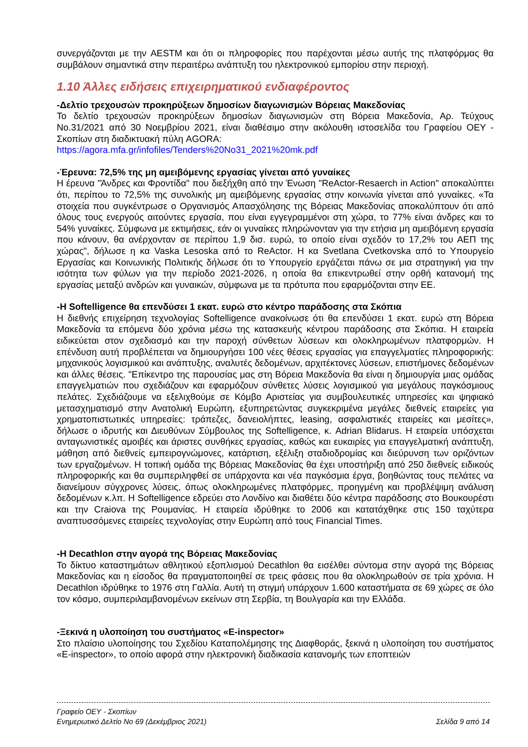συνεργάζονται με την AESTM και ότι οι πληροφορίες που παρέχονται μέσω αυτής της πλατφόρμας θα συμβάλουν σημαντικά στην περαιτέρω ανάπτυξη του ηλεκτρονικού εμπορίου στην περιοχή.
1.10 Άλλες ειδήσεις επιχειρηματικού ενδιαφέροντος
-Δελτίο τρεχουσών προκηρύξεων δημοσίων διαγωνισμών Βόρειας Μακεδονίας
Το δελτίο τρεχουσών προκηρύξεων δημοσίων διαγωνισμών στη Βόρεια Μακεδονία, Αρ. Τεύχους No.31/2021 από 30 Νοεμβρίου 2021, είναι διαθέσιμο στην ακόλουθη ιστοσελίδα του Γραφείου ΟΕΥ - Σκοπίων στη διαδικτυακή πύλη AGORA:
https://agora.mfa.gr/infofiles/Tenders%20No31_2021%20mk.pdf
-Έρευνα: 72,5% της μη αμειβόμενης εργασίας γίνεται από γυναίκες
Η έρευνα "Άνδρες και Φροντίδα" που διεξήχθη από την Ένωση "ReActor-Resaerch in Action" αποκαλύπτει ότι, περίπου το 72,5% της συνολικής μη αμειβόμενης εργασίας στην κοινωνία γίνεται από γυναίκες. «Τα στοιχεία που συγκέντρωσε ο Οργανισμός Απασχόλησης της Βόρειας Μακεδονίας αποκαλύπτουν ότι από όλους τους ενεργούς αιτούντες εργασία, που είναι εγγεγραμμένοι στη χώρα, το 77% είναι άνδρες και το 54% γυναίκες. Σύμφωνα με εκτιμήσεις, εάν οι γυναίκες πληρώνονταν για την ετήσια μη αμειβόμενη εργασία που κάνουν, θα ανέρχονταν σε περίπου 1,9 δισ. ευρώ, το οποίο είναι σχεδόν το 17,2% του ΑΕΠ της χώρας", δήλωσε η κα Vaska Lesoska από το ReActor. Η κα Svetlana Cvetkovska από το Υπουργείο Εργασίας και Κοινωνικής Πολιτικής δήλωσε ότι το Υπουργείο εργάζεται πάνω σε μια στρατηγική για την ισότητα των φύλων για την περίοδο 2021-2026, η οποία θα επικεντρωθεί στην ορθή κατανομή της εργασίας μεταξύ ανδρών και γυναικών, σύμφωνα με τα πρότυπα που εφαρμόζονται στην ΕΕ.
-Η Softelligence θα επενδύσει 1 εκατ. ευρώ στο κέντρο παράδοσης στα Σκόπια
Η διεθνής επιχείρηση τεχνολογίας Softelligence ανακοίνωσε ότι θα επενδύσει 1 εκατ. ευρώ στη Βόρεια Μακεδονία τα επόμενα δύο χρόνια μέσω της κατασκευής κέντρου παράδοσης στα Σκόπια. Η εταιρεία ειδικεύεται στον σχεδιασμό και την παροχή σύνθετων λύσεων και ολοκληρωμένων πλατφορμών. Η επένδυση αυτή προβλέπεται να δημιουργήσει 100 νέες θέσεις εργασίας για επαγγελματίες πληροφορικής: μηχανικούς λογισμικού και ανάπτυξης, αναλυτές δεδομένων, αρχιτέκτονες λύσεων, επιστήμονες δεδομένων και άλλες θέσεις. "Επίκεντρο της παρουσίας μας στη Βόρεια Μακεδονία θα είναι η δημιουργία μιας ομάδας επαγγελματιών που σχεδιάζουν και εφαρμόζουν σύνθετες λύσεις λογισμικού για μεγάλους παγκόσμιους πελάτες. Σχεδιάζουμε να εξελιχθούμε σε Κόμβο Αριστείας για συμβουλευτικές υπηρεσίες και ψηφιακό μετασχηματισμό στην Ανατολική Ευρώπη, εξυπηρετώντας συγκεκριμένα μεγάλες διεθνείς εταιρείες για χρηματοπιστωτικές υπηρεσίες: τράπεζες, δανειολήπτες, leasing, ασφαλιστικές εταιρείες και μεσίτες», δήλωσε ο ιδρυτής και Διευθύνων Σύμβουλος της Softelligence, κ. Adrian Blidarus. Η εταιρεία υπόσχεται ανταγωνιστικές αμοιβές και άριστες συνθήκες εργασίας, καθώς και ευκαιρίες για επαγγελματική ανάπτυξη, μάθηση από διεθνείς εμπειρογνώμονες, κατάρτιση, εξέλιξη σταδιοδρομίας και διεύρυνση των οριζόντων των εργαζομένων. Η τοπική ομάδα της Βόρειας Μακεδονίας θα έχει υποστήριξη από 250 διεθνείς ειδικούς πληροφορικής και θα συμπεριληφθεί σε υπάρχοντα και νέα παγκόσμια έργα, βοηθώντας τους πελάτες να διανείμουν σύγχρονες λύσεις, όπως ολοκληρωμένες πλατφόρμες, προηγμένη και προβλέψιμη ανάλυση δεδομένων κ.λπ. Η Softelligence εδρεύει στο Λονδίνο και διαθέτει δύο κέντρα παράδοσης στο Βουκουρέστι και την Craiova της Ρουμανίας. Η εταιρεία ιδρύθηκε το 2006 και κατατάχθηκε στις 150 ταχύτερα αναπτυσσόμενες εταιρείες τεχνολογίας στην Ευρώπη από τους Financial Times.
-Η Decathlon στην αγορά της Βόρειας Μακεδονίας
Το δίκτυο καταστημάτων αθλητικού εξοπλισμού Decathlon θα εισέλθει σύντομα στην αγορά της Βόρειας Μακεδονίας και η είσοδος θα πραγματοποιηθεί σε τρεις φάσεις που θα ολοκληρωθούν σε τρία χρόνια. Η Decathlon ιδρύθηκε το 1976 στη Γαλλία. Αυτή τη στιγμή υπάρχουν 1.600 καταστήματα σε 69 χώρες σε όλο τον κόσμο, συμπεριλαμβανομένων εκείνων στη Σερβία, τη Βουλγαρία και την Ελλάδα.
-Ξεκινά η υλοποίηση του συστήματος «E-inspector»
Στο πλαίσιο υλοποίησης του Σχεδίου Καταπολέμησης της Διαφθοράς, ξεκινά η υλοποίηση του συστήματος «E-inspector», το οποίο αφορά στην ηλεκτρονική διαδικασία κατανομής των εποπτειών
Γραφείο ΟΕΥ - Σκοπίων
Ενημερωτικό Δελτίο Νο 69 (Δεκέμβριος 2021) Σελίδα 9 από 14